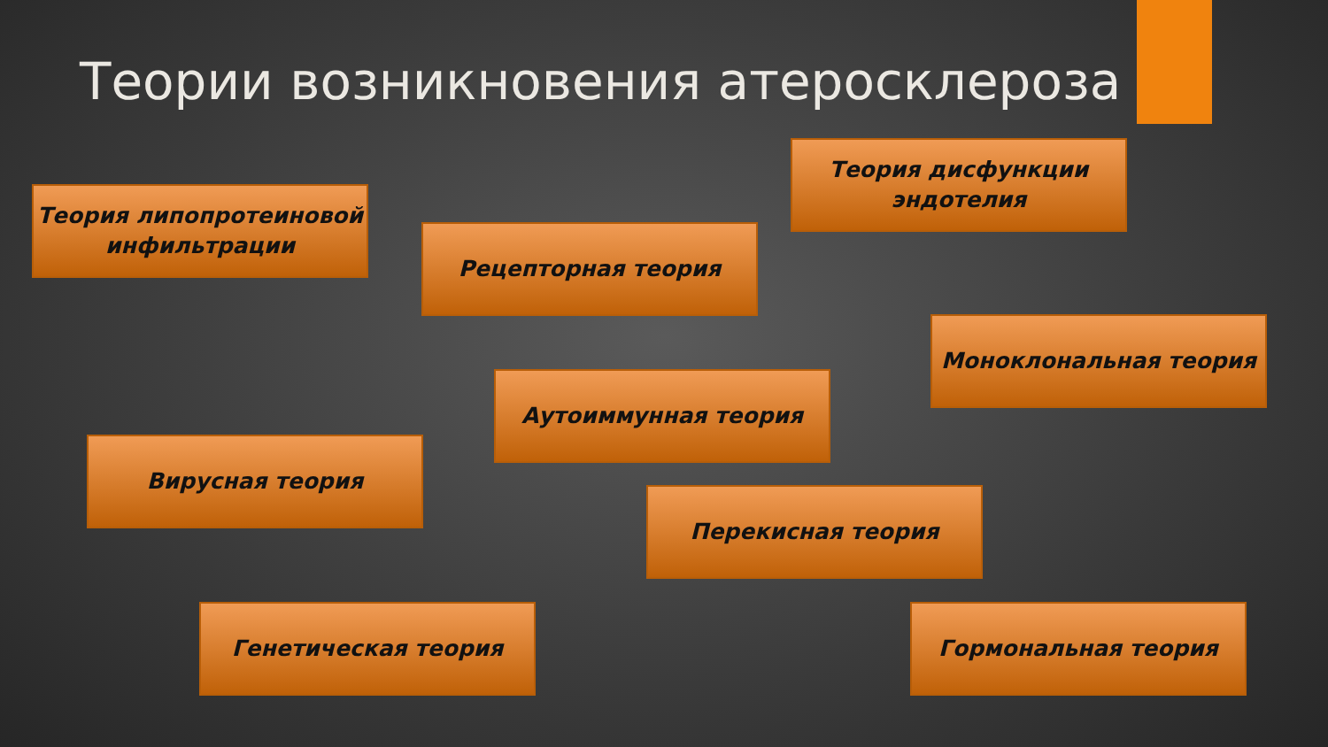Теории возникновения атеросклероза
Теория липопротеиновой инфильтрации
Теория дисфункции эндотелия
Рецепторная теория
Моноклональная теория
Аутоиммунная теория
Вирусная теория
Перекисная теория
Генетическая теория Гормональная теория